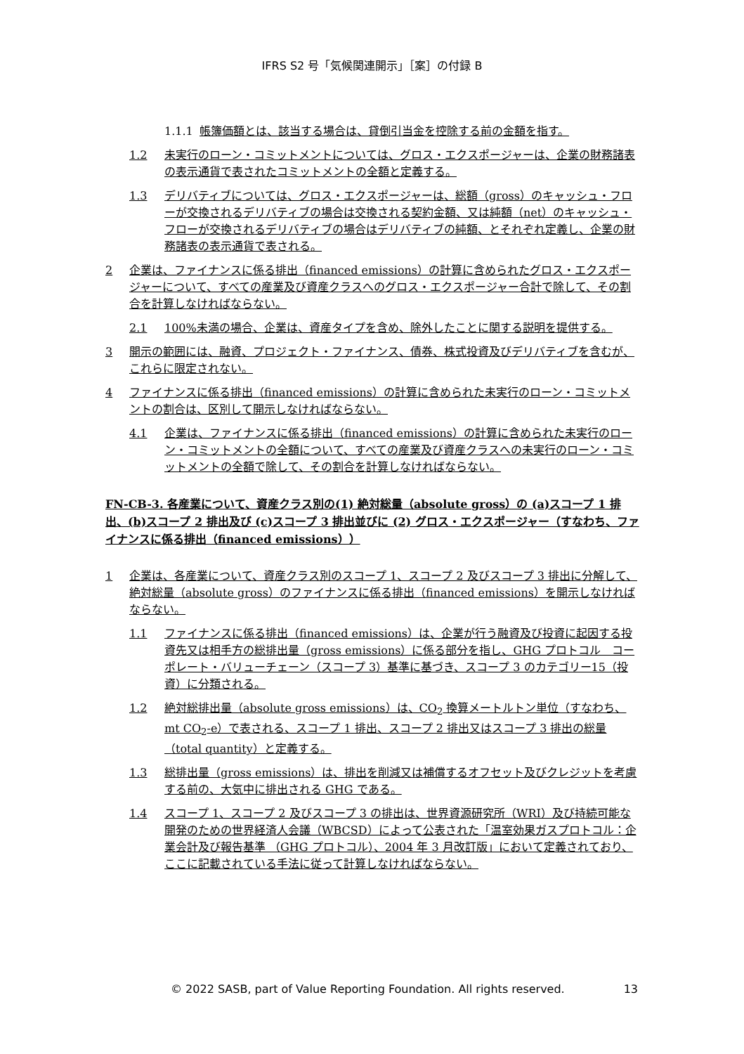IFRS S2 号「気候関連開示」［案］の付録 B
1.1.1 帳簿価額とは、該当する場合は、貸倒引当金を控除する前の金額を指す。
1.2 未実行のローン・コミットメントについては、グロス・エクスポージャーは、企業の財務諸表の表示通貨で表されたコミットメントの全額と定義する。
1.3 デリバティブについては、グロス・エクスポージャーは、総額（gross）のキャッシュ・フローが交換されるデリバティブの場合は交換される契約金額、又は純額（net）のキャッシュ・フローが交換されるデリバティブの場合はデリバティブの純額、とそれぞれ定義し、企業の財務諸表の表示通貨で表される。
2 企業は、ファイナンスに係る排出（financed emissions）の計算に含められたグロス・エクスポージャーについて、すべての産業及び資産クラスへのグロス・エクスポージャー合計で除して、その割合を計算しなければならない。
2.1 100%未満の場合、企業は、資産タイプを含め、除外したことに関する説明を提供する。
3 開示の範囲には、融資、プロジェクト・ファイナンス、債券、株式投資及びデリバティブを含むが、これらに限定されない。
4 ファイナンスに係る排出（financed emissions）の計算に含められた未実行のローン・コミットメントの割合は、区別して開示しなければならない。
4.1 企業は、ファイナンスに係る排出（financed emissions）の計算に含められた未実行のローン・コミットメントの全額について、すべての産業及び資産クラスへの未実行のローン・コミットメントの全額で除して、その割合を計算しなければならない。
FN-CB-3. 各産業について、資産クラス別の(1) 絶対総量（absolute gross）の (a)スコープ 1 排出、(b)スコープ 2 排出及び (c)スコープ 3 排出並びに (2) グロス・エクスポージャー（すなわち、ファイナンスに係る排出（financed emissions））
1 企業は、各産業について、資産クラス別のスコープ 1、スコープ 2 及びスコープ 3 排出に分解して、絶対総量（absolute gross）のファイナンスに係る排出（financed emissions）を開示しなければならない。
1.1 ファイナンスに係る排出（financed emissions）は、企業が行う融資及び投資に起因する投資先又は相手方の総排出量（gross emissions）に係る部分を指し、GHG プロトコル　コーポレート・バリューチェーン（スコープ 3）基準に基づき、スコープ 3 のカテゴリー15（投資）に分類される。
1.2 絶対総排出量（absolute gross emissions）は、CO<sub>2</sub> 換算メートルトン単位（すなわち、mt CO<sub>2</sub>-e）で表される、スコープ 1 排出、スコープ 2 排出又はスコープ 3 排出の総量（total quantity）と定義する。
1.3 総排出量（gross emissions）は、排出を削減又は補償するオフセット及びクレジットを考慮する前の、大気中に排出される GHG である。
1.4 スコープ 1、スコープ 2 及びスコープ 3 の排出は、世界資源研究所（WRI）及び持続可能な開発のための世界経済人会議（WBCSD）によって公表された「温室効果ガスプロトコル：企業会計及び報告基準 （GHG プロトコル）、2004 年 3 月改訂版」において定義されており、ここに記載されている手法に従って計算しなければならない。
© 2022 SASB, part of Value Reporting Foundation. All rights reserved. 13